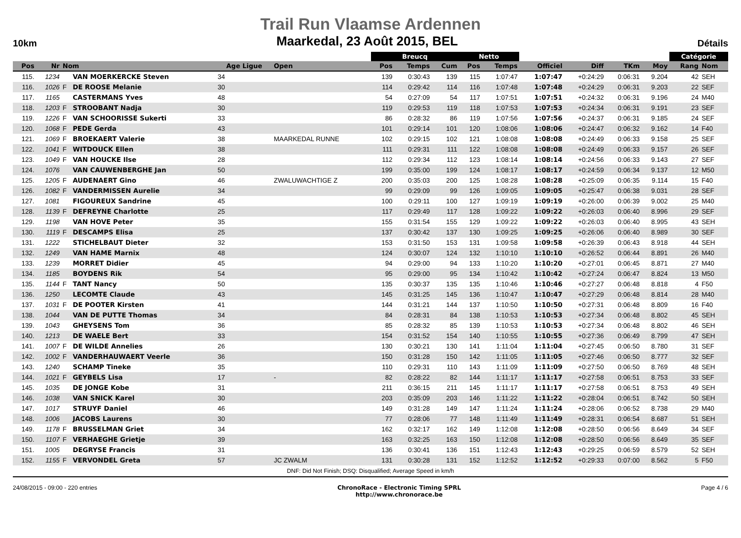Trail Run Vlaamse Ardennen
10km Maarkedal, 23 Août 2015, BEL Détails
| | | | | | | Breucq | | | Netto | | | | | | Catégorie | |
| --- | --- | --- | --- | --- | --- | --- | --- | --- | --- | --- | --- | --- | --- | --- | --- | --- |
| Pos | Nr | Nom | | Age Ligue | Open | Pos | Temps | Cum | Pos | Temps | Officiel | Diff | TKm | Moy | Rang | Nom |
| 115. | 1234 | | VAN MOERKERCKE Steven | 34 | | 139 | 0:30:43 | 139 | 115 | 1:07:47 | 1:07:47 | +0:24:29 | 0:06:31 | 9.204 | 42 | SEH |
| 116. | 1026 | F | DE ROOSE Melanie | 30 | | 114 | 0:29:42 | 114 | 116 | 1:07:48 | 1:07:48 | +0:24:29 | 0:06:31 | 9.203 | 22 | SEF |
| 117. | 1165 | | CASTERMANS Yves | 48 | | 54 | 0:27:09 | 54 | 117 | 1:07:51 | 1:07:51 | +0:24:32 | 0:06:31 | 9.196 | 24 | M40 |
| 118. | 1203 | F | STROOBANT Nadja | 30 | | 119 | 0:29:53 | 119 | 118 | 1:07:53 | 1:07:53 | +0:24:34 | 0:06:31 | 9.191 | 23 | SEF |
| 119. | 1226 | F | VAN SCHOORISSE Sukerti | 33 | | 86 | 0:28:32 | 86 | 119 | 1:07:56 | 1:07:56 | +0:24:37 | 0:06:31 | 9.185 | 24 | SEF |
| 120. | 1068 | F | PEDE Gerda | 43 | | 101 | 0:29:14 | 101 | 120 | 1:08:06 | 1:08:06 | +0:24:47 | 0:06:32 | 9.162 | 14 | F40 |
| 121. | 1069 | F | BROEKAERT Valerie | 38 | MAARKEDAL RUNNE | 102 | 0:29:15 | 102 | 121 | 1:08:08 | 1:08:08 | +0:24:49 | 0:06:33 | 9.158 | 25 | SEF |
| 122. | 1041 | F | WITDOUCK Ellen | 38 | | 111 | 0:29:31 | 111 | 122 | 1:08:08 | 1:08:08 | +0:24:49 | 0:06:33 | 9.157 | 26 | SEF |
| 123. | 1049 | F | VAN HOUCKE Ilse | 28 | | 112 | 0:29:34 | 112 | 123 | 1:08:14 | 1:08:14 | +0:24:56 | 0:06:33 | 9.143 | 27 | SEF |
| 124. | 1076 | | VAN CAUWENBERGHE Jan | 50 | | 199 | 0:35:00 | 199 | 124 | 1:08:17 | 1:08:17 | +0:24:59 | 0:06:34 | 9.137 | 12 | M50 |
| 125. | 1205 | F | AUDENAERT Gino | 46 | ZWALUWACHTIGE Z | 200 | 0:35:03 | 200 | 125 | 1:08:28 | 1:08:28 | +0:25:09 | 0:06:35 | 9.114 | 15 | F40 |
| 126. | 1082 | F | VANDERMISSEN Aurelie | 34 | | 99 | 0:29:09 | 99 | 126 | 1:09:05 | 1:09:05 | +0:25:47 | 0:06:38 | 9.031 | 28 | SEF |
| 127. | 1081 | | FIGOUREUX Sandrine | 45 | | 100 | 0:29:11 | 100 | 127 | 1:09:19 | 1:09:19 | +0:26:00 | 0:06:39 | 9.002 | 25 | M40 |
| 128. | 1139 | F | DEFREYNE Charlotte | 25 | | 117 | 0:29:49 | 117 | 128 | 1:09:22 | 1:09:22 | +0:26:03 | 0:06:40 | 8.996 | 29 | SEF |
| 129. | 1198 | | VAN HOVE Peter | 35 | | 155 | 0:31:54 | 155 | 129 | 1:09:22 | 1:09:22 | +0:26:03 | 0:06:40 | 8.995 | 43 | SEH |
| 130. | 1119 | F | DESCAMPS Elisa | 25 | | 137 | 0:30:42 | 137 | 130 | 1:09:25 | 1:09:25 | +0:26:06 | 0:06:40 | 8.989 | 30 | SEF |
| 131. | 1222 | | STICHELBAUT Dieter | 32 | | 153 | 0:31:50 | 153 | 131 | 1:09:58 | 1:09:58 | +0:26:39 | 0:06:43 | 8.918 | 44 | SEH |
| 132. | 1249 | | VAN HAME Marnix | 48 | | 124 | 0:30:07 | 124 | 132 | 1:10:10 | 1:10:10 | +0:26:52 | 0:06:44 | 8.891 | 26 | M40 |
| 133. | 1239 | | MORRET Didier | 45 | | 94 | 0:29:00 | 94 | 133 | 1:10:20 | 1:10:20 | +0:27:01 | 0:06:45 | 8.871 | 27 | M40 |
| 134. | 1185 | | BOYDENS Rik | 54 | | 95 | 0:29:00 | 95 | 134 | 1:10:42 | 1:10:42 | +0:27:24 | 0:06:47 | 8.824 | 13 | M50 |
| 135. | 1144 | F | TANT Nancy | 50 | | 135 | 0:30:37 | 135 | 135 | 1:10:46 | 1:10:46 | +0:27:27 | 0:06:48 | 8.818 | 4 | F50 |
| 136. | 1250 | | LECOMTE Claude | 43 | | 145 | 0:31:25 | 145 | 136 | 1:10:47 | 1:10:47 | +0:27:29 | 0:06:48 | 8.814 | 28 | M40 |
| 137. | 1031 | F | DE POOTER Kirsten | 41 | | 144 | 0:31:21 | 144 | 137 | 1:10:50 | 1:10:50 | +0:27:31 | 0:06:48 | 8.809 | 16 | F40 |
| 138. | 1044 | | VAN DE PUTTE Thomas | 34 | | 84 | 0:28:31 | 84 | 138 | 1:10:53 | 1:10:53 | +0:27:34 | 0:06:48 | 8.802 | 45 | SEH |
| 139. | 1043 | | GHEYSENS Tom | 36 | | 85 | 0:28:32 | 85 | 139 | 1:10:53 | 1:10:53 | +0:27:34 | 0:06:48 | 8.802 | 46 | SEH |
| 140. | 1213 | | DE WAELE Bert | 33 | | 154 | 0:31:52 | 154 | 140 | 1:10:55 | 1:10:55 | +0:27:36 | 0:06:49 | 8.799 | 47 | SEH |
| 141. | 1007 | F | DE WILDE Annelies | 26 | | 130 | 0:30:21 | 130 | 141 | 1:11:04 | 1:11:04 | +0:27:45 | 0:06:50 | 8.780 | 31 | SEF |
| 142. | 1002 | F | VANDERHAUWAERT Veerle | 36 | | 150 | 0:31:28 | 150 | 142 | 1:11:05 | 1:11:05 | +0:27:46 | 0:06:50 | 8.777 | 32 | SEF |
| 143. | 1240 | | SCHAMP Tineke | 35 | | 110 | 0:29:31 | 110 | 143 | 1:11:09 | 1:11:09 | +0:27:50 | 0:06:50 | 8.769 | 48 | SEH |
| 144. | 1021 | F | GEYBELS Lisa | 17 | - | 82 | 0:28:22 | 82 | 144 | 1:11:17 | 1:11:17 | +0:27:58 | 0:06:51 | 8.753 | 33 | SEF |
| 145. | 1035 | | DE JONGE Kobe | 31 | | 211 | 0:36:15 | 211 | 145 | 1:11:17 | 1:11:17 | +0:27:58 | 0:06:51 | 8.753 | 49 | SEH |
| 146. | 1038 | | VAN SNICK Karel | 30 | | 203 | 0:35:09 | 203 | 146 | 1:11:22 | 1:11:22 | +0:28:04 | 0:06:51 | 8.742 | 50 | SEH |
| 147. | 1017 | | STRUYF Daniel | 46 | | 149 | 0:31:28 | 149 | 147 | 1:11:24 | 1:11:24 | +0:28:06 | 0:06:52 | 8.738 | 29 | M40 |
| 148. | 1006 | | JACOBS Laurens | 30 | | 77 | 0:28:06 | 77 | 148 | 1:11:49 | 1:11:49 | +0:28:31 | 0:06:54 | 8.687 | 51 | SEH |
| 149. | 1178 | F | BRUSSELMAN Griet | 34 | | 162 | 0:32:17 | 162 | 149 | 1:12:08 | 1:12:08 | +0:28:50 | 0:06:56 | 8.649 | 34 | SEF |
| 150. | 1107 | F | VERHAEGHE Grietje | 39 | | 163 | 0:32:25 | 163 | 150 | 1:12:08 | 1:12:08 | +0:28:50 | 0:06:56 | 8.649 | 35 | SEF |
| 151. | 1005 | | DEGRYSE Francis | 31 | | 136 | 0:30:41 | 136 | 151 | 1:12:43 | 1:12:43 | +0:29:25 | 0:06:59 | 8.579 | 52 | SEH |
| 152. | 1155 | F | VERVONDEL Greta | 57 | JC ZWALM | 131 | 0:30:28 | 131 | 152 | 1:12:52 | 1:12:52 | +0:29:33 | 0:07:00 | 8.562 | 5 | F50 |
DNF: Did Not Finish; DSQ: Disqualified; Average Speed in km/h
24/08/2015 - 09:00 - 220 entries ChronoRace - Electronic Timing SPRL
http://www.chronorace.be Page 4 / 6